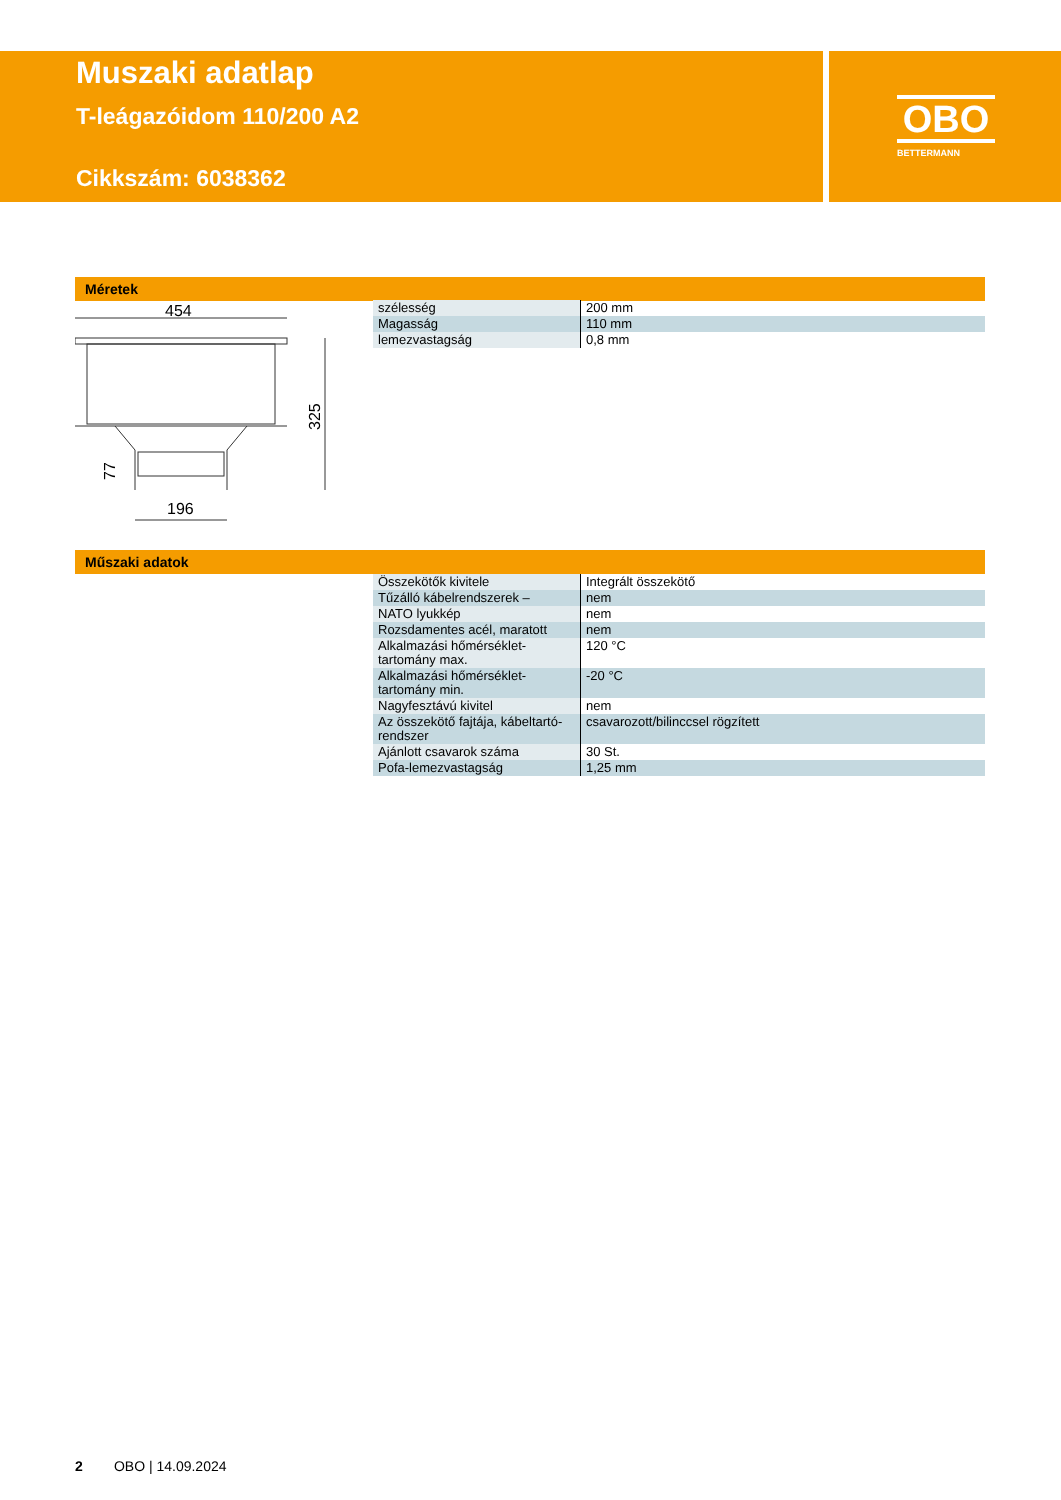Muszaki adatlap
T-leágazóidom 110/200 A2
Cikkszám: 6038362
OBO
BETTERMANN
Méretek
454
196
325
77
| szélesség | 200 mm |
| Magasság | 110 mm |
| lemezvastagság | 0,8 mm |
Műszaki adatok
| Összekötők kivitele | Integrált összekötő |
| Tűzálló kábelrendszerek – | nem |
| NATO lyukkép | nem |
| Rozsdamentes acél, maratott | nem |
| Alkalmazási hőmérséklet-tartomány max. | 120 °C |
| Alkalmazási hőmérséklet-tartomány min. | -20 °C |
| Nagyfesztávú kivitel | nem |
| Az összekötő fajtája, kábeltartó-rendszer | csavarozott/bilinccsel rögzített |
| Ajánlott csavarok száma | 30 St. |
| Pofa-lemezvastagság | 1,25 mm |
2 OBO | 14.09.2024